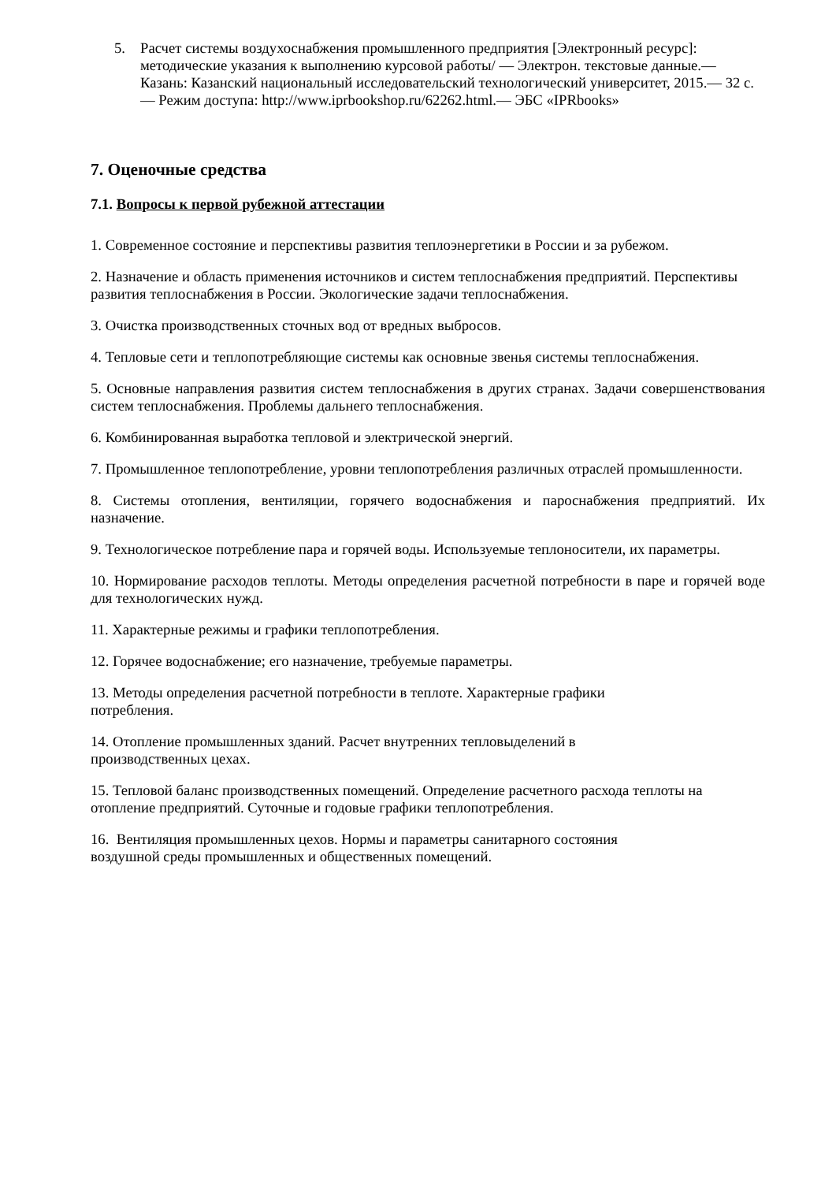5. Расчет системы воздухоснабжения промышленного предприятия [Электронный ресурс]: методические указания к выполнению курсовой работы/ — Электрон. текстовые данные.— Казань: Казанский национальный исследовательский технологический университет, 2015.— 32 c.— Режим доступа: http://www.iprbookshop.ru/62262.html.— ЭБС «IPRbooks»
7. Оценочные средства
7.1. Вопросы к первой рубежной аттестации
1. Современное состояние и перспективы развития теплоэнергетики в России и за рубежом.
2. Назначение и область применения источников и систем теплоснабжения предприятий. Перспективы развития теплоснабжения в России. Экологические задачи теплоснабжения.
3. Очистка производственных сточных вод от вредных выбросов.
4. Тепловые сети и теплопотребляющие системы как основные звенья системы теплоснабжения.
5. Основные направления развития систем теплоснабжения в других странах. Задачи совершенствования систем теплоснабжения. Проблемы дальнего теплоснабжения.
6. Комбинированная выработка тепловой и электрической энергий.
7. Промышленное теплопотребление, уровни теплопотребления различных отраслей промышленности.
8. Системы отопления, вентиляции, горячего водоснабжения и пароснабжения предприятий. Их назначение.
9. Технологическое потребление пара и горячей воды. Используемые теплоносители, их параметры.
10. Нормирование расходов теплоты. Методы определения расчетной потребности в паре и горячей воде для технологических нужд.
11. Характерные режимы и графики теплопотребления.
12. Горячее водоснабжение; его назначение, требуемые параметры.
13. Методы определения расчетной потребности в теплоте. Характерные графики
потребления.
14. Отопление промышленных зданий. Расчет внутренних тепловыделений в
производственных цехах.
15. Тепловой баланс производственных помещений. Определение расчетного расхода теплоты на отопление предприятий. Суточные и годовые графики теплопотребления.
16. Вентиляция промышленных цехов. Нормы и параметры санитарного состояния
воздушной среды промышленных и общественных помещений.